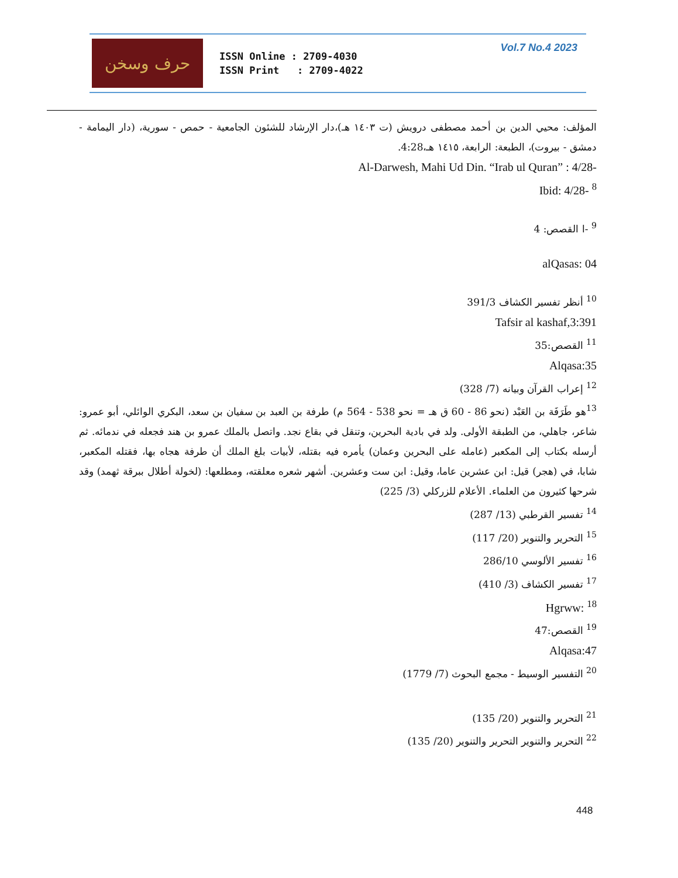حرف وسخن
ISSN Online : 2709-4030
ISSN Print : 2709-4022
Vol.7 No.4 2023
المؤلف: محيي الدين بن أحمد مصطفى درويش (ت ١٤٠٣ هـ)،دار الإرشاد للشئون الجامعية - حمص - سورية، (دار اليمامة - دمشق - بيروت)، الطبعة: الرابعة، ١٤١٥ هـ،4:28.
Al-Darwesh, Mahi Ud Din. “Irab ul Quran” : 4/28-
Ibid: 4/28- <sup>8</sup>
<sup>9</sup> -ا القصص: 4
alQasas: 04
<sup>10</sup> أنظر تفسير الكشاف 391/3
Tafsir al kashaf,3:391
<sup>11</sup> القصص:35
Alqasa:35
<sup>12</sup> إعراب القرآن وبيانه (7/ 328)
<sup>13</sup> هو طَرَفَة بن العَبْد (نحو 86 - 60 ق هـ = نحو 538 - 564 م) طرفة بن العبد بن سفيان بن سعد، البكري الوائلي، أبو عمرو: شاعر، جاهلي، من الطبقة الأولى. ولد في بادية البحرين، وتنقل في بقاع نجد. واتصل بالملك عمرو بن هند فجعله في ندمائه. ثم أرسله بكتاب إلى المكعبر (عامله على البحرين وعمان) يأمره فيه بقتله، لأبيات بلغ الملك أن طرفة هجاه بها، فقتله المكعبر، شابا، في (هجر) قيل: ابن عشرين عاما، وقيل: ابن ست وعشرين. أشهر شعره معلقته، ومطلعها: (لخولة أطلال ببرقة ثهمد) وقد شرحها كثيرون من العلماء. الأعلام للزركلي (3/ 225)
<sup>14</sup> تفسير القرطبي (13/ 287)
<sup>15</sup> التحرير والتنوير (20/ 117)
<sup>16</sup> تفسير الألوسي 286/10
<sup>17</sup> تفسير الكشاف (3/ 410)
Hgrww: <sup>18</sup>
<sup>19</sup> القصص:47
Alqasa:47
<sup>20</sup> التفسير الوسيط - مجمع البحوث (7/ 1779)
<sup>21</sup> التحرير والتنوير (20/ 135)
<sup>22</sup> التحرير والتنوير التحرير والتنوير (20/ 135)
448